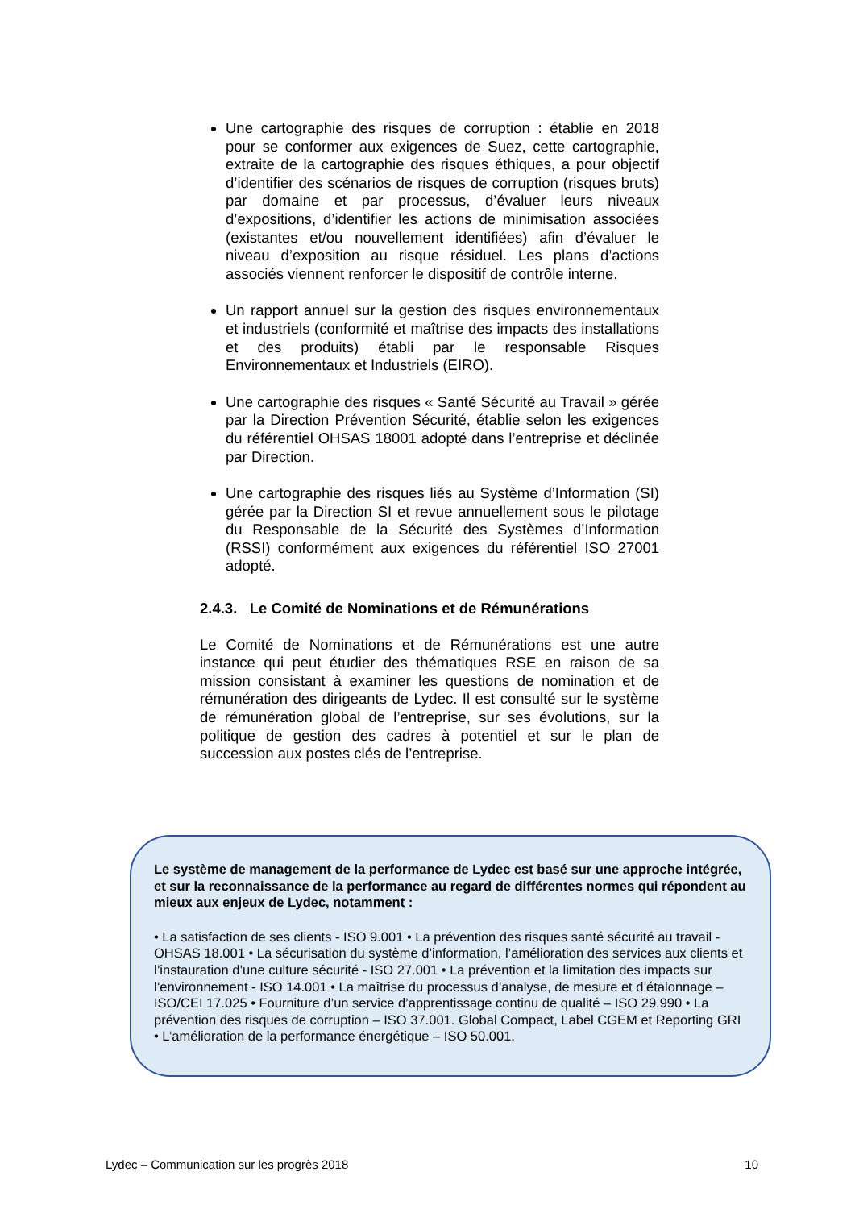Une cartographie des risques de corruption : établie en 2018 pour se conformer aux exigences de Suez, cette cartographie, extraite de la cartographie des risques éthiques, a pour objectif d’identifier des scénarios de risques de corruption (risques bruts) par domaine et par processus, d’évaluer leurs niveaux d’expositions, d’identifier les actions de minimisation associées (existantes et/ou nouvellement identifiées) afin d’évaluer le niveau d’exposition au risque résiduel. Les plans d’actions associés viennent renforcer le dispositif de contrôle interne.
Un rapport annuel sur la gestion des risques environnementaux et industriels (conformité et maîtrise des impacts des installations et des produits) établi par le responsable Risques Environnementaux et Industriels (EIRO).
Une cartographie des risques « Santé Sécurité au Travail » gérée par la Direction Prévention Sécurité, établie selon les exigences du référentiel OHSAS 18001 adopté dans l’entreprise et déclinée par Direction.
Une cartographie des risques liés au Système d’Information (SI) gérée par la Direction SI et revue annuellement sous le pilotage du Responsable de la Sécurité des Systèmes d’Information (RSSI) conformément aux exigences du référentiel ISO 27001 adopté.
2.4.3. Le Comité de Nominations et de Rémunérations
Le Comité de Nominations et de Rémunérations est une autre instance qui peut étudier des thématiques RSE en raison de sa mission consistant à examiner les questions de nomination et de rémunération des dirigeants de Lydec. Il est consulté sur le système de rémunération global de l’entreprise, sur ses évolutions, sur la politique de gestion des cadres à potentiel et sur le plan de succession aux postes clés de l’entreprise.
Le système de management de la performance de Lydec est basé sur une approche intégrée, et sur la reconnaissance de la performance au regard de différentes normes qui répondent au mieux aux enjeux de Lydec, notamment :
• La satisfaction de ses clients - ISO 9.001 • La prévention des risques santé sécurité au travail - OHSAS 18.001 • La sécurisation du système d’information, l’amélioration des services aux clients et l’instauration d’une culture sécurité - ISO 27.001 • La prévention et la limitation des impacts sur l’environnement - ISO 14.001 • La maîtrise du processus d’analyse, de mesure et d’étalonnage – ISO/CEI 17.025 • Fourniture d’un service d’apprentissage continu de qualité – ISO 29.990 • La prévention des risques de corruption – ISO 37.001. Global Compact, Label CGEM et Reporting GRI • L’amélioration de la performance énergétique – ISO 50.001.
Lydec – Communication sur les progrès 2018 10